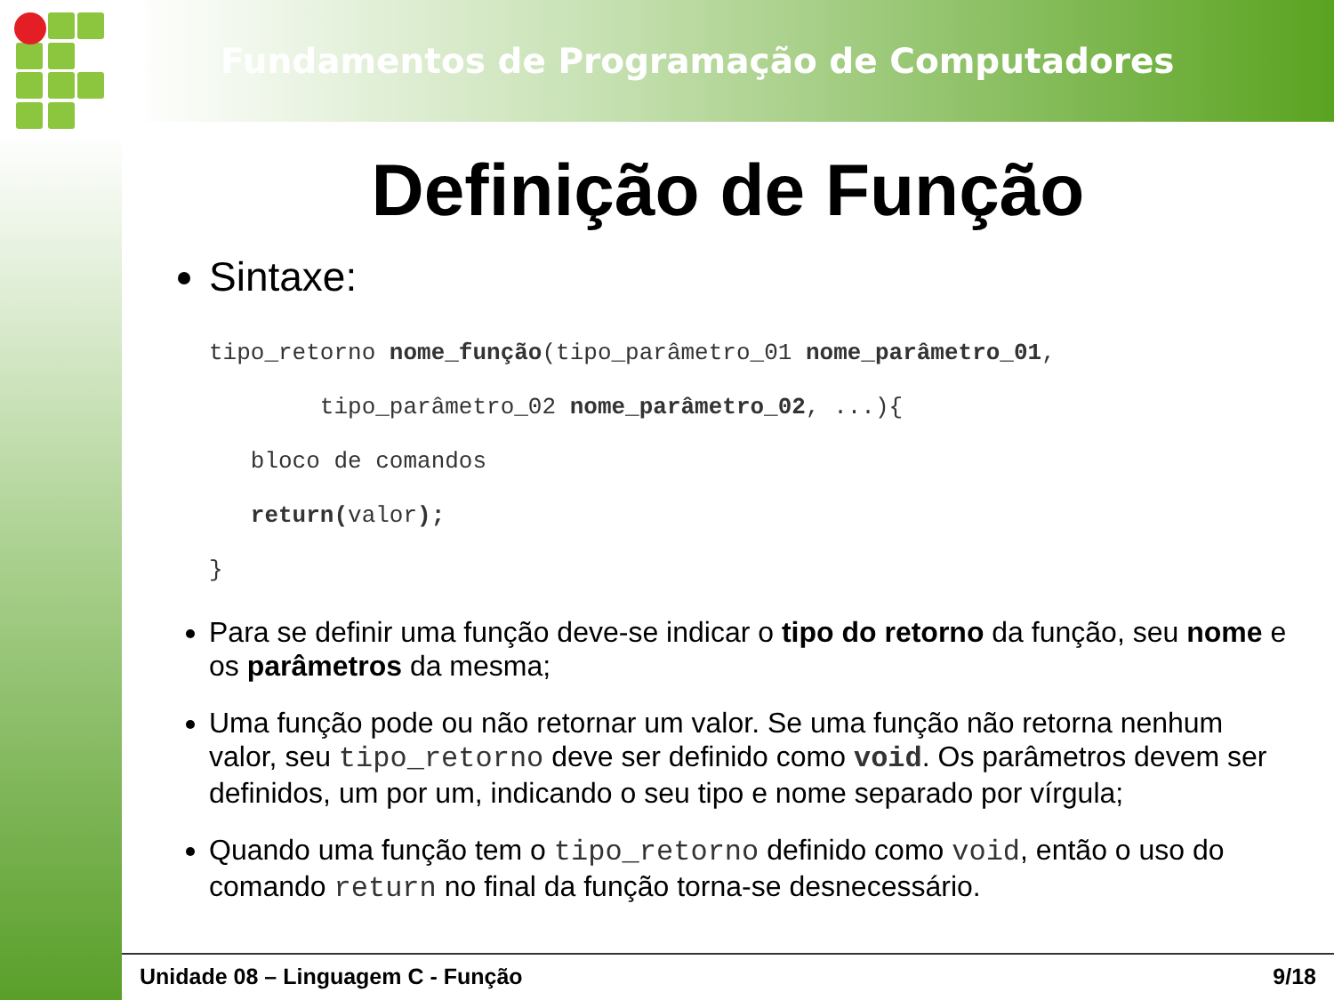Fundamentos de Programação de Computadores
Definição de Função
Sintaxe:
tipo_retorno nome_função(tipo_parâmetro_01 nome_parâmetro_01,
tipo_parâmetro_02 nome_parâmetro_02, ...){
bloco de comandos
return(valor);
}
Para se definir uma função deve-se indicar o tipo do retorno da função, seu nome e os parâmetros da mesma;
Uma função pode ou não retornar um valor. Se uma função não retorna nenhum valor, seu tipo_retorno deve ser definido como void. Os parâmetros devem ser definidos, um por um, indicando o seu tipo e nome separado por vírgula;
Quando uma função tem o tipo_retorno definido como void, então o uso do comando return no final da função torna-se desnecessário.
Unidade 08 – Linguagem C - Função 9/18